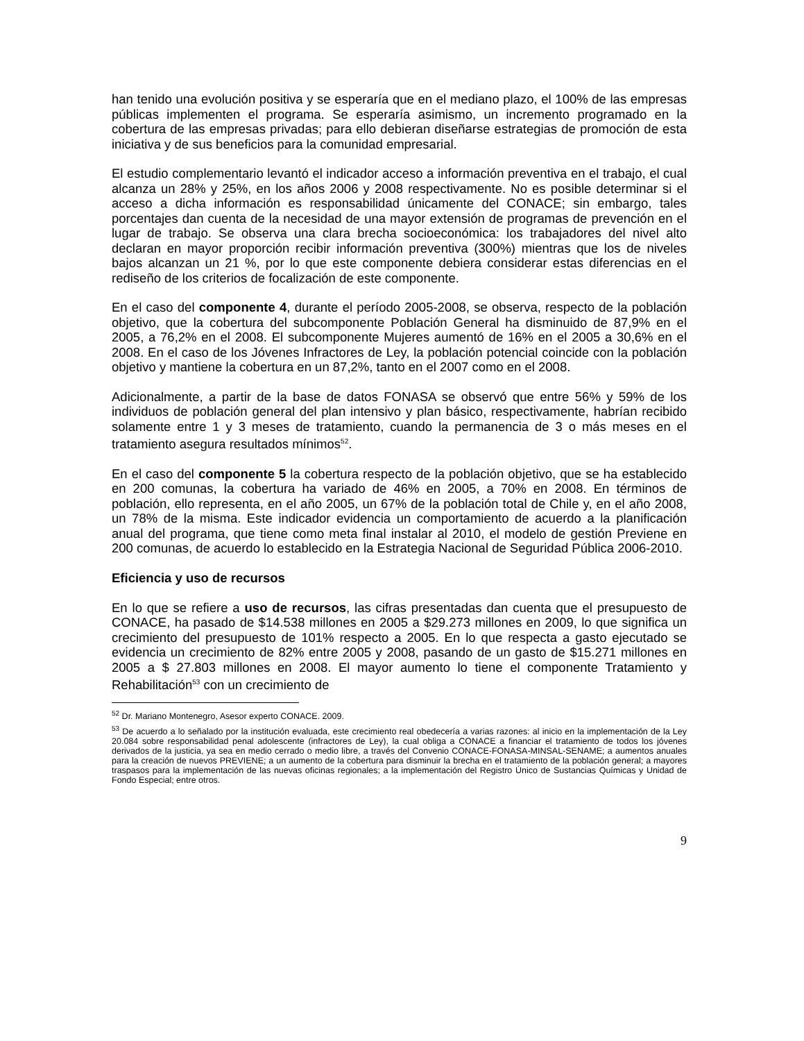han tenido una evolución positiva y se esperaría que en el mediano plazo, el 100% de las empresas públicas implementen el programa. Se esperaría asimismo, un incremento programado en la cobertura de las empresas privadas; para ello debieran diseñarse estrategias de promoción de esta iniciativa y de sus beneficios para la comunidad empresarial.
El estudio complementario levantó el indicador acceso a información preventiva en el trabajo, el cual alcanza un 28% y 25%, en los años 2006 y 2008 respectivamente. No es posible determinar si el acceso a dicha información es responsabilidad únicamente del CONACE; sin embargo, tales porcentajes dan cuenta de la necesidad de una mayor extensión de programas de prevención en el lugar de trabajo. Se observa una clara brecha socioeconómica: los trabajadores del nivel alto declaran en mayor proporción recibir información preventiva (300%) mientras que los de niveles bajos alcanzan un 21 %, por lo que este componente debiera considerar estas diferencias en el rediseño de los criterios de focalización de este componente.
En el caso del componente 4, durante el período 2005-2008, se observa, respecto de la población objetivo, que la cobertura del subcomponente Población General ha disminuido de 87,9% en el 2005, a 76,2% en el 2008. El subcomponente Mujeres aumentó de 16% en el 2005 a 30,6% en el 2008. En el caso de los Jóvenes Infractores de Ley, la población potencial coincide con la población objetivo y mantiene la cobertura en un 87,2%, tanto en el 2007 como en el 2008.
Adicionalmente, a partir de la base de datos FONASA se observó que entre 56% y 59% de los individuos de población general del plan intensivo y plan básico, respectivamente, habrían recibido solamente entre 1 y 3 meses de tratamiento, cuando la permanencia de 3 o más meses en el tratamiento asegura resultados mínimos<sup>52</sup>.
En el caso del componente 5 la cobertura respecto de la población objetivo, que se ha establecido en 200 comunas, la cobertura ha variado de 46% en 2005, a 70% en 2008. En términos de población, ello representa, en el año 2005, un 67% de la población total de Chile y, en el año 2008, un 78% de la misma. Este indicador evidencia un comportamiento de acuerdo a la planificación anual del programa, que tiene como meta final instalar al 2010, el modelo de gestión Previene en 200 comunas, de acuerdo lo establecido en la Estrategia Nacional de Seguridad Pública 2006-2010.
Eficiencia y uso de recursos
En lo que se refiere a uso de recursos, las cifras presentadas dan cuenta que el presupuesto de CONACE, ha pasado de $14.538 millones en 2005 a $29.273 millones en 2009, lo que significa un crecimiento del presupuesto de 101% respecto a 2005. En lo que respecta a gasto ejecutado se evidencia un crecimiento de 82% entre 2005 y 2008, pasando de un gasto de $15.271 millones en 2005 a $ 27.803 millones en 2008. El mayor aumento lo tiene el componente Tratamiento y Rehabilitación<sup>53</sup> con un crecimiento de
<sup>52</sup> Dr. Mariano Montenegro, Asesor experto CONACE. 2009.
<sup>53</sup> De acuerdo a lo señalado por la institución evaluada, este crecimiento real obedecería a varias razones: al inicio en la implementación de la Ley 20.084 sobre responsabilidad penal adolescente (infractores de Ley), la cual obliga a CONACE a financiar el tratamiento de todos los jóvenes derivados de la justicia, ya sea en medio cerrado o medio libre, a través del Convenio CONACE-FONASA-MINSAL-SENAME; a aumentos anuales para la creación de nuevos PREVIENE; a un aumento de la cobertura para disminuir la brecha en el tratamiento de la población general; a mayores traspasos para la implementación de las nuevas oficinas regionales; a la implementación del Registro Único de Sustancias Químicas y Unidad de Fondo Especial; entre otros.
9